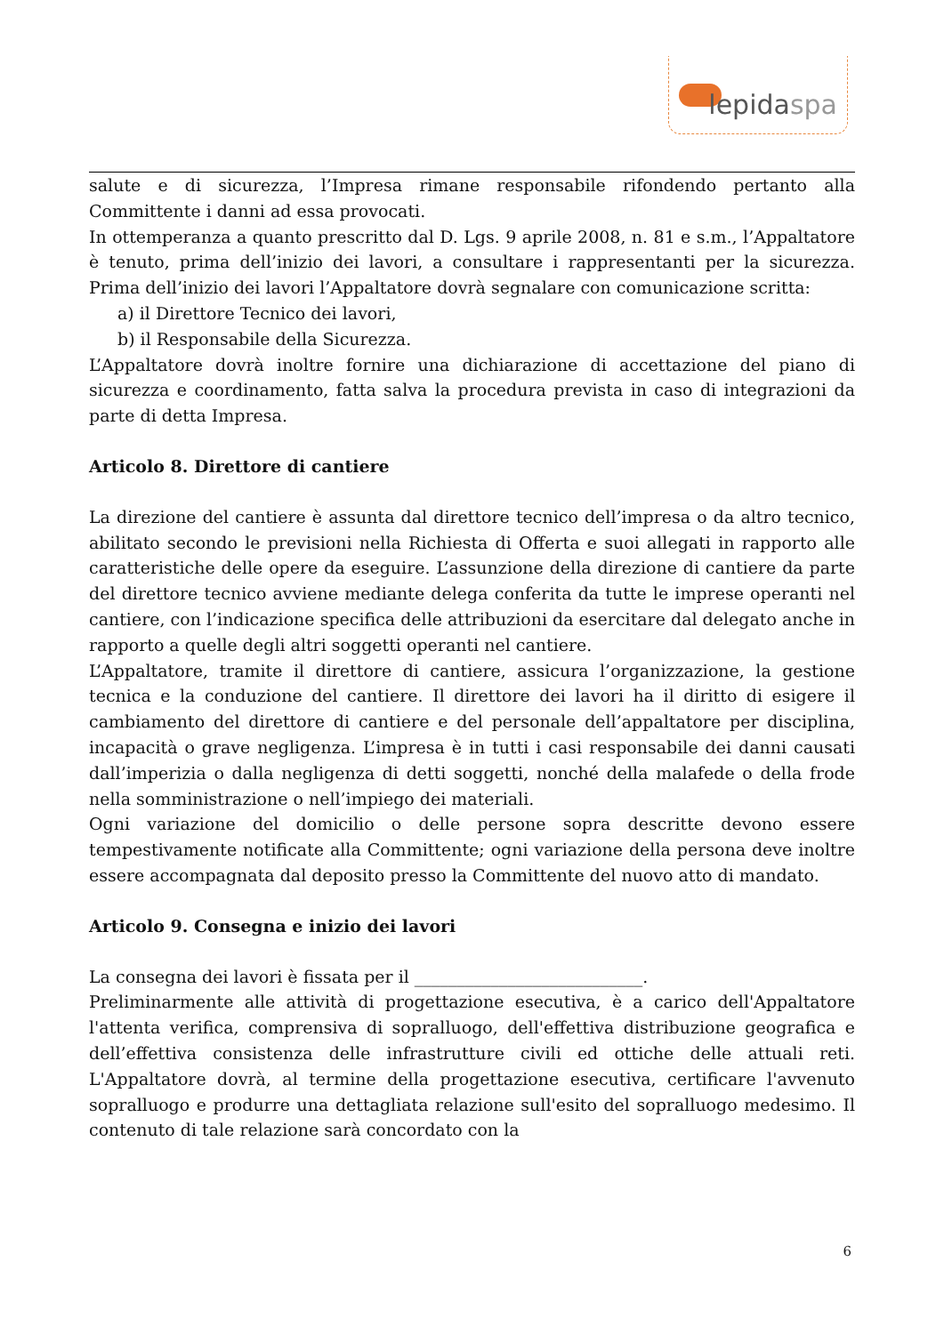lepidaspa
salute e di sicurezza, l’Impresa rimane responsabile rifondendo pertanto alla Committente i danni ad essa provocati.
In ottemperanza a quanto prescritto dal D. Lgs. 9 aprile 2008, n. 81 e s.m., l’Appaltatore è tenuto, prima dell’inizio dei lavori, a consultare i rappresentanti per la sicurezza. Prima dell’inizio dei lavori l’Appaltatore dovrà segnalare con comunicazione scritta:
a) il Direttore Tecnico dei lavori,
b) il Responsabile della Sicurezza.
L’Appaltatore dovrà inoltre fornire una dichiarazione di accettazione del piano di sicurezza e coordinamento, fatta salva la procedura prevista in caso di integrazioni da parte di detta Impresa.
Articolo 8. Direttore di cantiere
La direzione del cantiere è assunta dal direttore tecnico dell’impresa o da altro tecnico, abilitato secondo le previsioni nella Richiesta di Offerta e suoi allegati in rapporto alle caratteristiche delle opere da eseguire. L’assunzione della direzione di cantiere da parte del direttore tecnico avviene mediante delega conferita da tutte le imprese operanti nel cantiere, con l’indicazione specifica delle attribuzioni da esercitare dal delegato anche in rapporto a quelle degli altri soggetti operanti nel cantiere.
L’Appaltatore, tramite il direttore di cantiere, assicura l’organizzazione, la gestione tecnica e la conduzione del cantiere. Il direttore dei lavori ha il diritto di esigere il cambiamento del direttore di cantiere e del personale dell’appaltatore per disciplina, incapacità o grave negligenza. L’impresa è in tutti i casi responsabile dei danni causati dall’imperizia o dalla negligenza di detti soggetti, nonché della malafede o della frode nella somministrazione o nell’impiego dei materiali.
Ogni variazione del domicilio o delle persone sopra descritte devono essere tempestivamente notificate alla Committente; ogni variazione della persona deve inoltre essere accompagnata dal deposito presso la Committente del nuovo atto di mandato.
Articolo 9. Consegna e inizio dei lavori
La consegna dei lavori è fissata per il ___________________________.
Preliminarmente alle attività di progettazione esecutiva, è a carico dell'Appaltatore l'attenta verifica, comprensiva di sopralluogo, dell'effettiva distribuzione geografica e dell’effettiva consistenza delle infrastrutture civili ed ottiche delle attuali reti. L'Appaltatore dovrà, al termine della progettazione esecutiva, certificare l'avvenuto sopralluogo e produrre una dettagliata relazione sull'esito del sopralluogo medesimo. Il contenuto di tale relazione sarà concordato con la
6